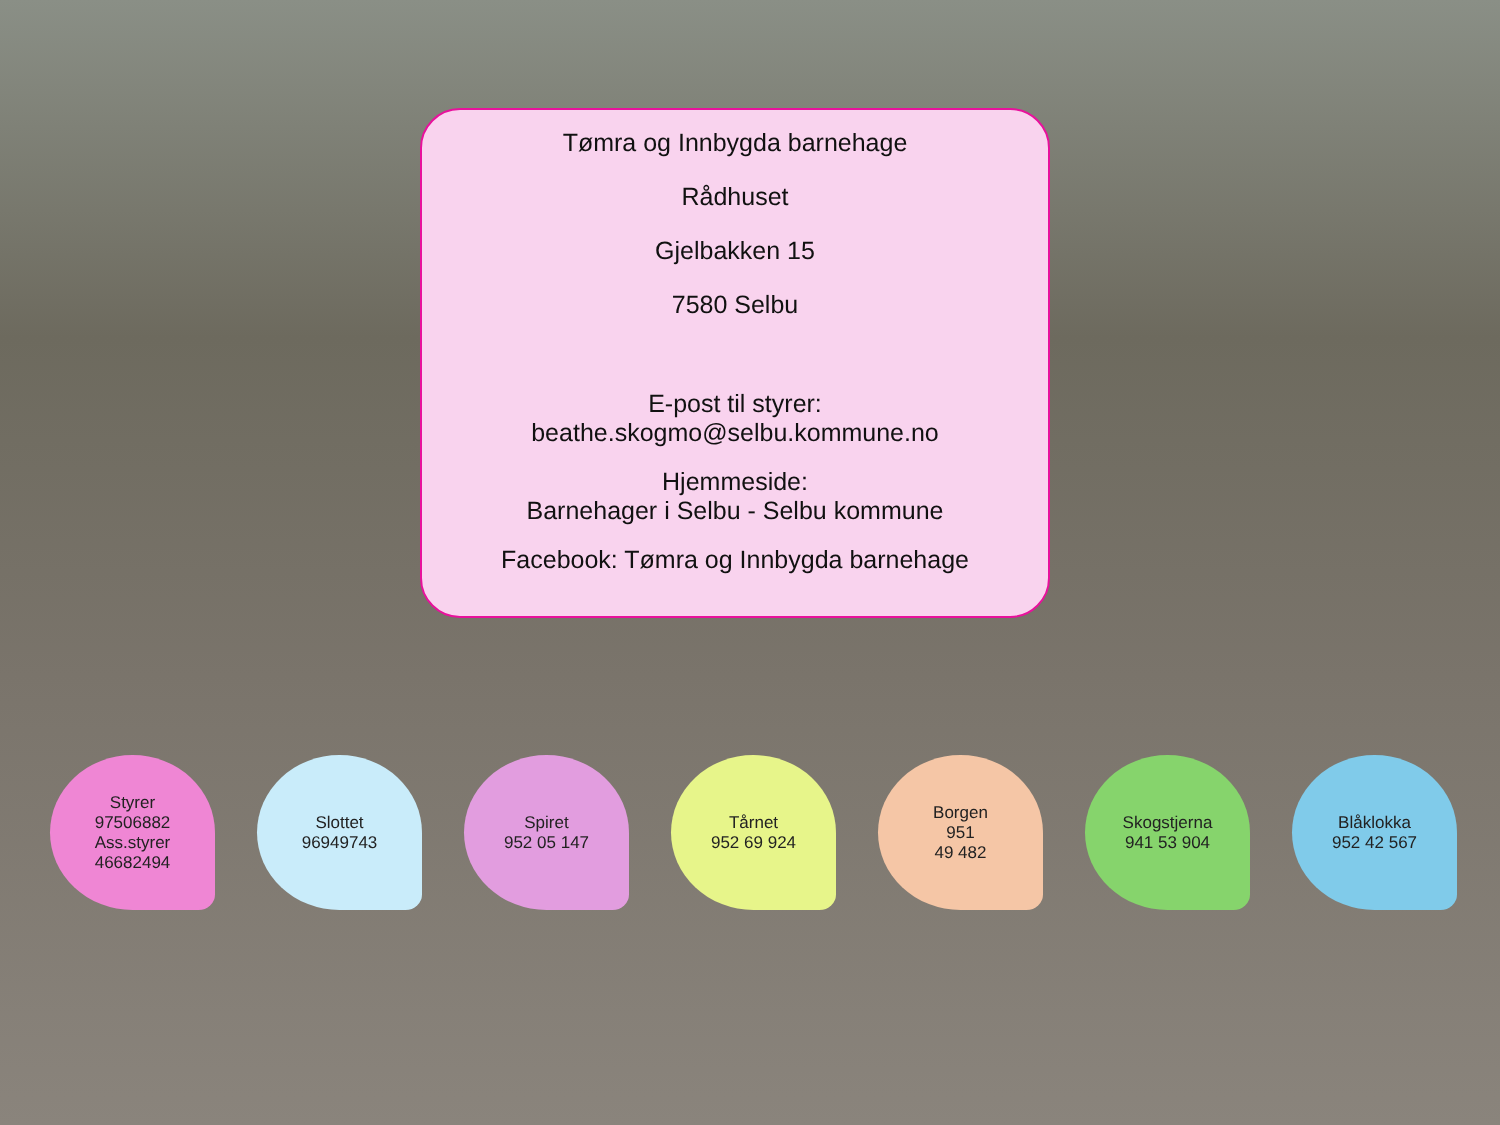Tømra og Innbygda barnehage
Rådhuset
Gjelbakken 15
7580 Selbu
E-post til styrer:
beathe.skogmo@selbu.kommune.no
Hjemmeside:
Barnehager i Selbu - Selbu kommune
Facebook: Tømra og Innbygda barnehage
Styrer
97506882
Ass.styrer
46682494
Slottet
96949743
Spiret
952 05 147
Tårnet
952 69 924
Borgen
951
49 482
Skogstjerna
941 53 904
Blåklokka
952 42 567